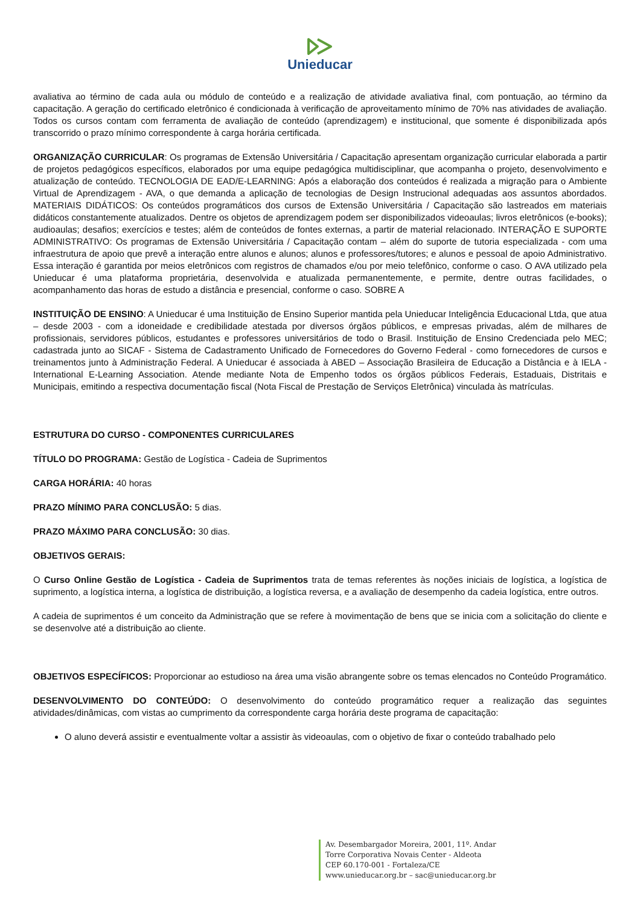Unieducar
avaliativa ao término de cada aula ou módulo de conteúdo e a realização de atividade avaliativa final, com pontuação, ao término da capacitação. A geração do certificado eletrônico é condicionada à verificação de aproveitamento mínimo de 70% nas atividades de avaliação. Todos os cursos contam com ferramenta de avaliação de conteúdo (aprendizagem) e institucional, que somente é disponibilizada após transcorrido o prazo mínimo correspondente à carga horária certificada.
ORGANIZAÇÃO CURRICULAR: Os programas de Extensão Universitária / Capacitação apresentam organização curricular elaborada a partir de projetos pedagógicos específicos, elaborados por uma equipe pedagógica multidisciplinar, que acompanha o projeto, desenvolvimento e atualização de conteúdo. TECNOLOGIA DE EAD/E-LEARNING: Após a elaboração dos conteúdos é realizada a migração para o Ambiente Virtual de Aprendizagem - AVA, o que demanda a aplicação de tecnologias de Design Instrucional adequadas aos assuntos abordados. MATERIAIS DIDÁTICOS: Os conteúdos programáticos dos cursos de Extensão Universitária / Capacitação são lastreados em materiais didáticos constantemente atualizados. Dentre os objetos de aprendizagem podem ser disponibilizados videoaulas; livros eletrônicos (e-books); audioaulas; desafios; exercícios e testes; além de conteúdos de fontes externas, a partir de material relacionado. INTERAÇÃO E SUPORTE ADMINISTRATIVO: Os programas de Extensão Universitária / Capacitação contam – além do suporte de tutoria especializada - com uma infraestrutura de apoio que prevê a interação entre alunos e alunos; alunos e professores/tutores; e alunos e pessoal de apoio Administrativo. Essa interação é garantida por meios eletrônicos com registros de chamados e/ou por meio telefônico, conforme o caso. O AVA utilizado pela Unieducar é uma plataforma proprietária, desenvolvida e atualizada permanentemente, e permite, dentre outras facilidades, o acompanhamento das horas de estudo a distância e presencial, conforme o caso. SOBRE A
INSTITUIÇÃO DE ENSINO: A Unieducar é uma Instituição de Ensino Superior mantida pela Unieducar Inteligência Educacional Ltda, que atua – desde 2003 - com a idoneidade e credibilidade atestada por diversos órgãos públicos, e empresas privadas, além de milhares de profissionais, servidores públicos, estudantes e professores universitários de todo o Brasil. Instituição de Ensino Credenciada pelo MEC; cadastrada junto ao SICAF - Sistema de Cadastramento Unificado de Fornecedores do Governo Federal - como fornecedores de cursos e treinamentos junto à Administração Federal. A Unieducar é associada à ABED – Associação Brasileira de Educação a Distância e à IELA - International E-Learning Association. Atende mediante Nota de Empenho todos os órgãos públicos Federais, Estaduais, Distritais e Municipais, emitindo a respectiva documentação fiscal (Nota Fiscal de Prestação de Serviços Eletrônica) vinculada às matrículas.
ESTRUTURA DO CURSO - COMPONENTES CURRICULARES
TÍTULO DO PROGRAMA: Gestão de Logística - Cadeia de Suprimentos
CARGA HORÁRIA: 40 horas
PRAZO MÍNIMO PARA CONCLUSÃO: 5 dias.
PRAZO MÁXIMO PARA CONCLUSÃO: 30 dias.
OBJETIVOS GERAIS:
O Curso Online Gestão de Logística - Cadeia de Suprimentos trata de temas referentes às noções iniciais de logística, a logística de suprimento, a logística interna, a logística de distribuição, a logística reversa, e a avaliação de desempenho da cadeia logística, entre outros.
A cadeia de suprimentos é um conceito da Administração que se refere à movimentação de bens que se inicia com a solicitação do cliente e se desenvolve até a distribuição ao cliente.
OBJETIVOS ESPECÍFICOS: Proporcionar ao estudioso na área uma visão abrangente sobre os temas elencados no Conteúdo Programático.
DESENVOLVIMENTO DO CONTEÚDO: O desenvolvimento do conteúdo programático requer a realização das seguintes atividades/dinâmicas, com vistas ao cumprimento da correspondente carga horária deste programa de capacitação:
O aluno deverá assistir e eventualmente voltar a assistir às videoaulas, com o objetivo de fixar o conteúdo trabalhado pelo
Av. Desembargador Moreira, 2001, 11º. Andar
Torre Corporativa Novais Center - Aldeota
CEP 60.170-001 - Fortaleza/CE
www.unieducar.org.br – sac@unieducar.org.br